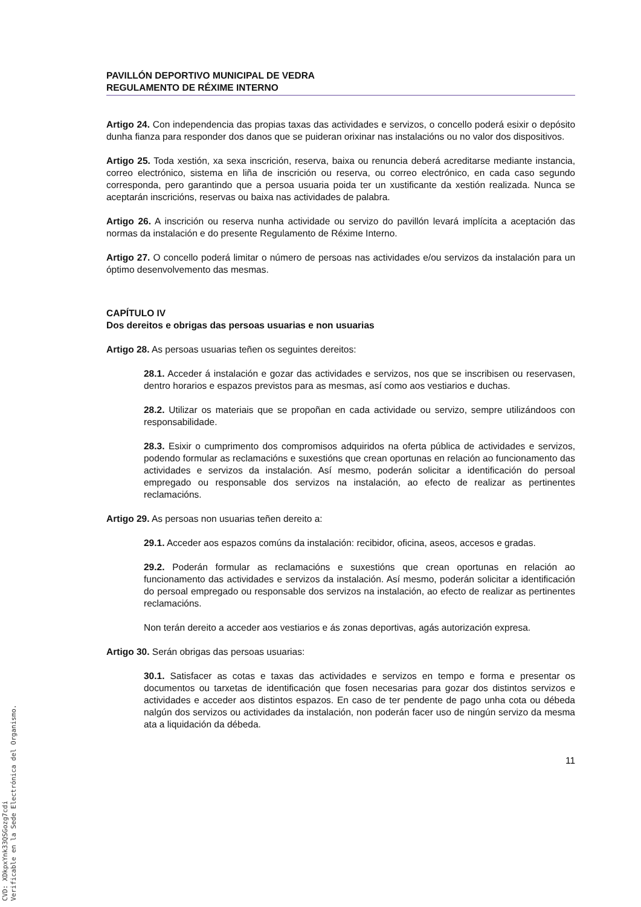PAVILLÓN DEPORTIVO MUNICIPAL DE VEDRA
REGULAMENTO DE RÉXIME INTERNO
Artigo 24. Con independencia das propias taxas das actividades e servizos, o concello poderá esixir o depósito dunha fianza para responder dos danos que se puideran orixinar nas instalacións ou no valor dos dispositivos.
Artigo 25. Toda xestión, xa sexa inscrición, reserva, baixa ou renuncia deberá acreditarse mediante instancia, correo electrónico, sistema en liña de inscrición ou reserva, ou correo electrónico, en cada caso segundo corresponda, pero garantindo que a persoa usuaria poida ter un xustificante da xestión realizada. Nunca se aceptarán inscricións, reservas ou baixa nas actividades de palabra.
Artigo 26. A inscrición ou reserva nunha actividade ou servizo do pavillón levará implícita a aceptación das normas da instalación e do presente Regulamento de Réxime Interno.
Artigo 27. O concello poderá limitar o número de persoas nas actividades e/ou servizos da instalación para un óptimo desenvolvemento das mesmas.
CAPÍTULO IV
Dos dereitos e obrigas das persoas usuarias e non usuarias
Artigo 28. As persoas usuarias teñen os seguintes dereitos:
28.1. Acceder á instalación e gozar das actividades e servizos, nos que se inscribisen ou reservasen, dentro horarios e espazos previstos para as mesmas, así como aos vestiarios e duchas.
28.2. Utilizar os materiais que se propoñan en cada actividade ou servizo, sempre utilizándoos con responsabilidade.
28.3. Esixir o cumprimento dos compromisos adquiridos na oferta pública de actividades e servizos, podendo formular as reclamacións e suxestións que crean oportunas en relación ao funcionamento das actividades e servizos da instalación. Así mesmo, poderán solicitar a identificación do persoal empregado ou responsable dos servizos na instalación, ao efecto de realizar as pertinentes reclamacións.
Artigo 29. As persoas non usuarias teñen dereito a:
29.1. Acceder aos espazos comúns da instalación: recibidor, oficina, aseos, accesos e gradas.
29.2. Poderán formular as reclamacións e suxestións que crean oportunas en relación ao funcionamento das actividades e servizos da instalación. Así mesmo, poderán solicitar a identificación do persoal empregado ou responsable dos servizos na instalación, ao efecto de realizar as pertinentes reclamacións.
Non terán dereito a acceder aos vestiarios e ás zonas deportivas, agás autorización expresa.
Artigo 30. Serán obrigas das persoas usuarias:
30.1. Satisfacer as cotas e taxas das actividades e servizos en tempo e forma e presentar os documentos ou tarxetas de identificación que fosen necesarias para gozar dos distintos servizos e actividades e acceder aos distintos espazos. En caso de ter pendente de pago unha cota ou débeda nalgún dos servizos ou actividades da instalación, non poderán facer uso de ningún servizo da mesma ata a liquidación da débeda.
11
CVD: XDkpxYnk33QSGozg7cdi
Verificable en la Sede Electrónica del Organismo.